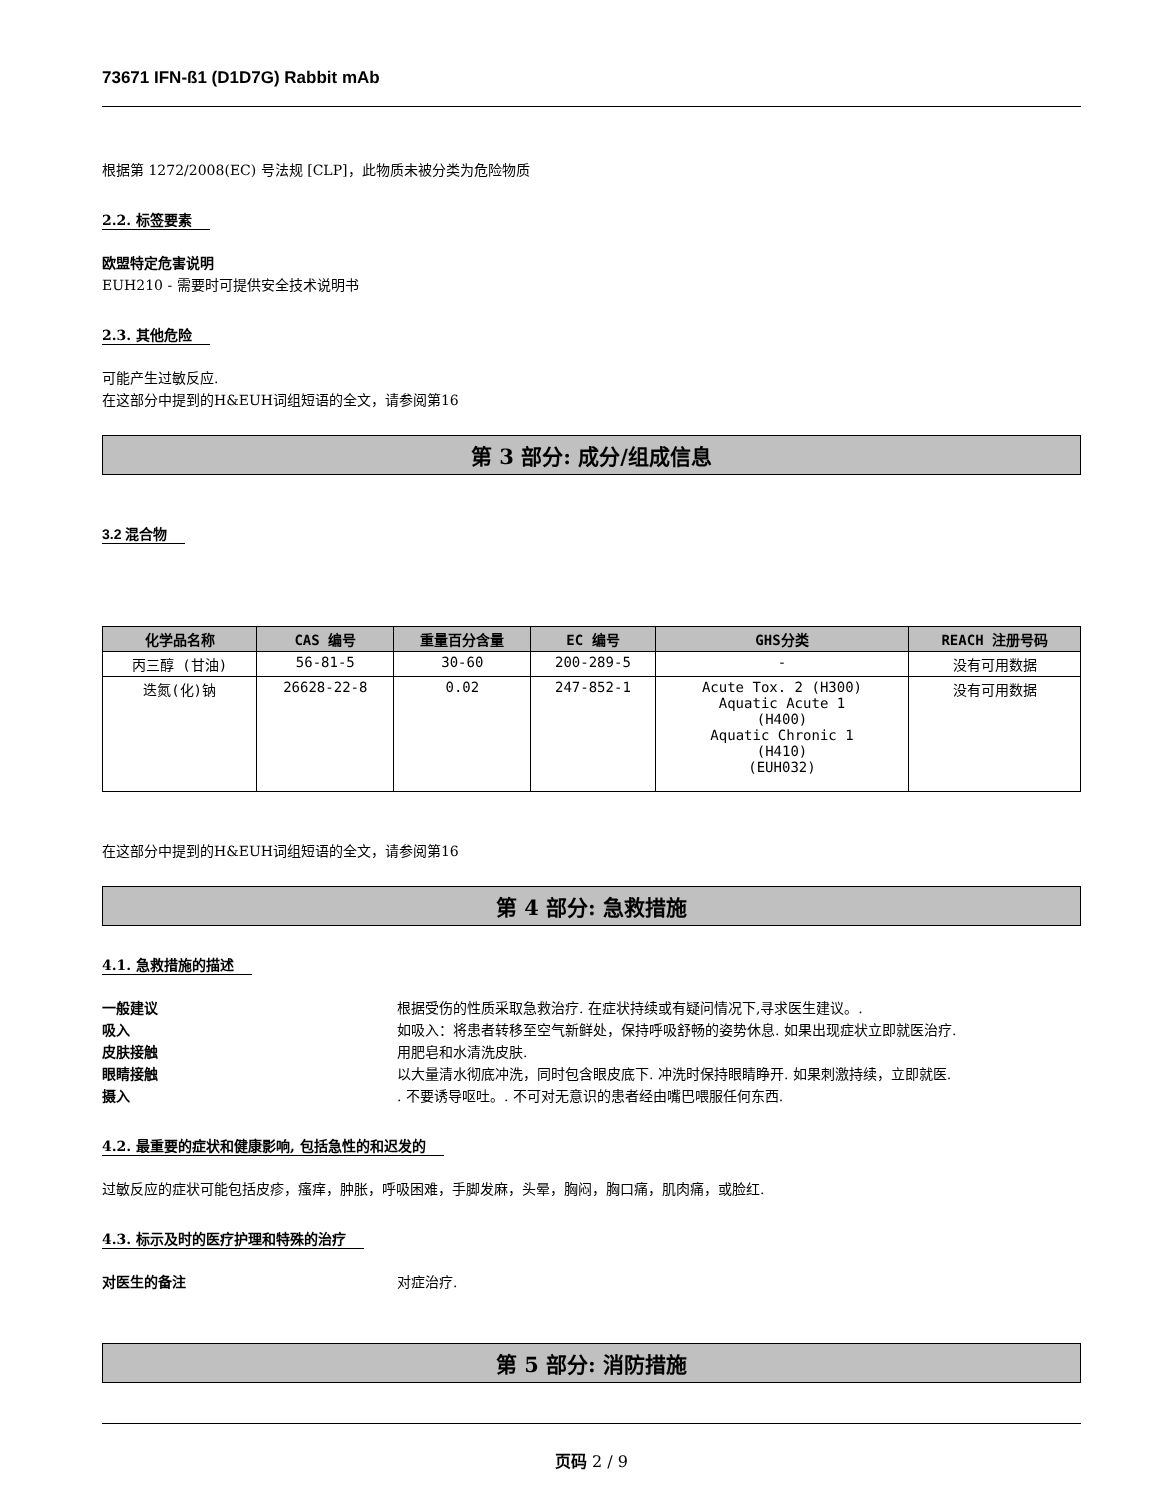73671 IFN-ß1 (D1D7G) Rabbit mAb
根据第 1272/2008(EC) 号法规 [CLP]，此物质未被分类为危险物质
2.2. 标签要素
欧盟特定危害说明
EUH210 - 需要时可提供安全技术说明书
2.3. 其他危险
可能产生过敏反应.
在这部分中提到的H&EUH词组短语的全文，请参阅第16
第 3 部分: 成分/组成信息
3.2 混合物
| 化学品名称 | CAS 编号 | 重量百分含量 | EC 编号 | GHS分类 | REACH 注册号码 |
| --- | --- | --- | --- | --- | --- |
| 丙三醇 (甘油) | 56-81-5 | 30-60 | 200-289-5 | - | 没有可用数据 |
| 迭氮(化)钠 | 26628-22-8 | 0.02 | 247-852-1 | Acute Tox. 2 (H300) Aquatic Acute 1 (H400) Aquatic Chronic 1 (H410) (EUH032) | 没有可用数据 |
在这部分中提到的H&EUH词组短语的全文，请参阅第16
第 4 部分: 急救措施
4.1. 急救措施的描述
一般建议 根据受伤的性质采取急救治疗. 在症状持续或有疑问情况下,寻求医生建议。.
吸入 如吸入：将患者转移至空气新鲜处，保持呼吸舒畅的姿势休息. 如果出现症状立即就医治疗.
皮肤接触 用肥皂和水清洗皮肤.
眼睛接触 以大量清水彻底冲洗，同时包含眼皮底下. 冲洗时保持眼睛睁开. 如果刺激持续，立即就医.
摄入. 不要诱导呕吐。. 不可对无意识的患者经由嘴巴喂服任何东西.
4.2. 最重要的症状和健康影响, 包括急性的和迟发的
过敏反应的症状可能包括皮疹，瘙痒，肿胀，呼吸困难，手脚发麻，头晕，胸闷，胸口痛，肌肉痛，或脸红.
4.3. 标示及时的医疗护理和特殊的治疗
对医生的备注 对症治疗.
第 5 部分: 消防措施
页码 2 / 9